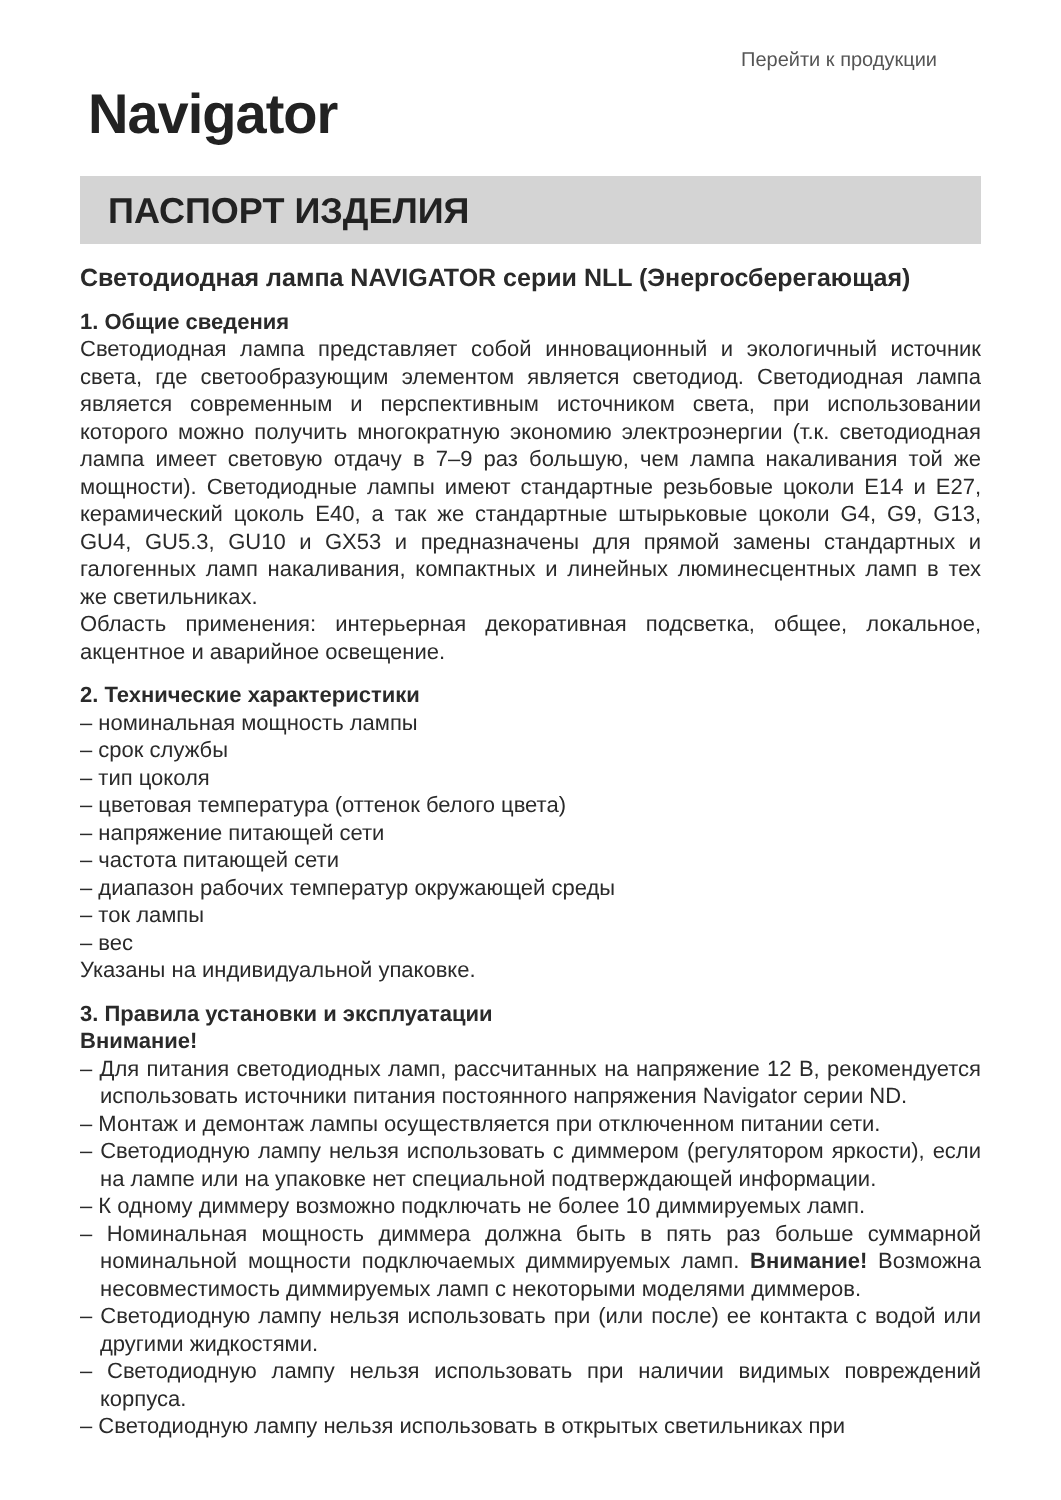Перейти к продукции
Navigator
ПАСПОРТ ИЗДЕЛИЯ
Светодиодная лампа NAVIGATOR серии NLL (Энергосберегающая)
1. Общие сведения
Светодиодная лампа представляет собой инновационный и экологичный источник света, где светообразующим элементом является светодиод. Светодиодная лампа является современным и перспективным источником света, при использовании которого можно получить многократную экономию электроэнергии (т.к. светодиодная лампа имеет световую отдачу в 7–9 раз большую, чем лампа накаливания той же мощности). Светодиодные лампы имеют стандартные резьбовые цоколи E14 и E27, керамический цоколь E40, а так же стандартные штырьковые цоколи G4, G9, G13, GU4, GU5.3, GU10 и GX53 и предназначены для прямой замены стандартных и галогенных ламп накаливания, компактных и линейных люминесцентных ламп в тех же светильниках.
Область применения: интерьерная декоративная подсветка, общее, локальное, акцентное и аварийное освещение.
2. Технические характеристики
– номинальная мощность лампы
– срок службы
– тип цоколя
– цветовая температура (оттенок белого цвета)
– напряжение питающей сети
– частота питающей сети
– диапазон рабочих температур окружающей среды
– ток лампы
– вес
Указаны на индивидуальной упаковке.
3. Правила установки и эксплуатации
Внимание!
– Для питания светодиодных ламп, рассчитанных на напряжение 12 В, рекомендуется использовать источники питания постоянного напряжения Navigator серии ND.
– Монтаж и демонтаж лампы осуществляется при отключенном питании сети.
– Светодиодную лампу нельзя использовать с диммером (регулятором яркости), если на лампе или на упаковке нет специальной подтверждающей информации.
– К одному диммеру возможно подключать не более 10 диммируемых ламп.
– Номинальная мощность диммера должна быть в пять раз больше суммарной номинальной мощности подключаемых диммируемых ламп. Внимание! Возможна несовместимость диммируемых ламп с некоторыми моделями диммеров.
– Светодиодную лампу нельзя использовать при (или после) ее контакта с водой или другими жидкостями.
– Светодиодную лампу нельзя использовать при наличии видимых повреждений корпуса.
– Светодиодную лампу нельзя использовать в открытых светильниках при